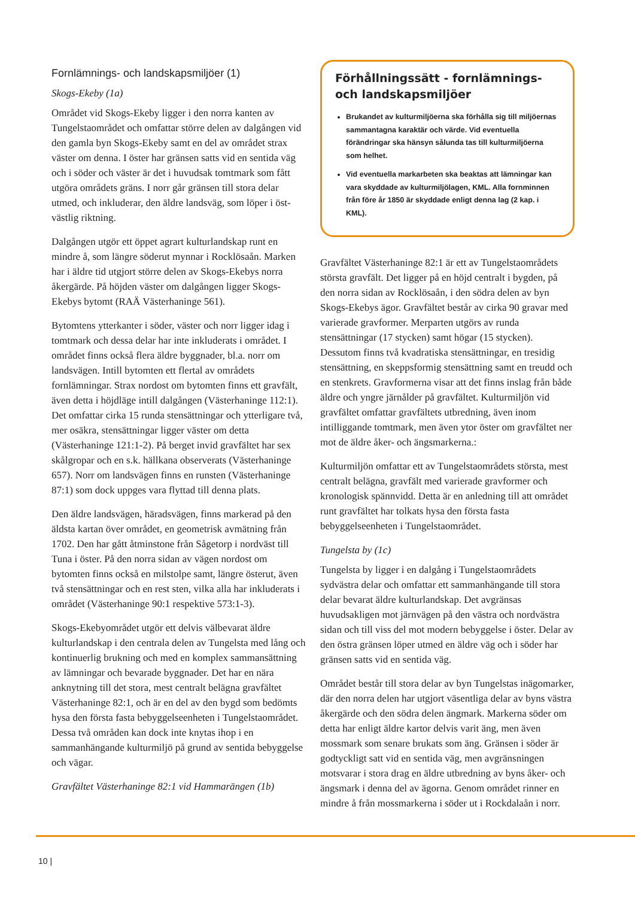Fornlämnings- och landskapsmiljöer (1)
Skogs-Ekeby (1a)
Området vid Skogs-Ekeby ligger i den norra kanten av Tungelstaområdet och omfattar större delen av dalgången vid den gamla byn Skogs-Ekeby samt en del av området strax väster om denna. I öster har gränsen satts vid en sentida väg och i söder och väster är det i huvudsak tomtmark som fått utgöra områdets gräns. I norr går gränsen till stora delar utmed, och inkluderar, den äldre landsväg, som löper i öst-västlig riktning.
Dalgången utgör ett öppet agrart kulturlandskap runt en mindre å, som längre söderut mynnar i Rocklösaån. Marken har i äldre tid utgjort större delen av Skogs-Ekebys norra åkergärde. På höjden väster om dalgången ligger Skogs-Ekebys bytomt (RAÄ Västerhaninge 561).
Bytomtens ytterkanter i söder, väster och norr ligger idag i tomtmark och dessa delar har inte inkluderats i området. I området finns också flera äldre byggnader, bl.a. norr om landsvägen. Intill bytomten ett flertal av områdets fornlämningar. Strax nordost om bytomten finns ett gravfält, även detta i höjdläge intill dalgången (Västerhaninge 112:1). Det omfattar cirka 15 runda stensättningar och ytterligare två, mer osäkra, stensättningar ligger väster om detta (Västerhaninge 121:1-2). På berget invid gravfältet har sex skålgropar och en s.k. hällkana observerats (Västerhaninge 657). Norr om landsvägen finns en runsten (Västerhaninge 87:1) som dock uppges vara flyttad till denna plats.
Den äldre landsvägen, häradsvägen, finns markerad på den äldsta kartan över området, en geometrisk avmätning från 1702. Den har gått åtminstone från Sågetorp i nordväst till Tuna i öster. På den norra sidan av vägen nordost om bytomten finns också en milstolpe samt, längre österut, även två stensättningar och en rest sten, vilka alla har inkluderats i området (Västerhaninge 90:1 respektive 573:1-3).
Skogs-Ekebyområdet utgör ett delvis välbevarat äldre kulturlandskap i den centrala delen av Tungelsta med lång och kontinuerlig brukning och med en komplex sammansättning av lämningar och bevarade byggnader. Det har en nära anknytning till det stora, mest centralt belägna gravfältet Västerhaninge 82:1, och är en del av den bygd som bedömts hysa den första fasta bebyggelseenheten i Tungelstaområdet. Dessa två områden kan dock inte knytas ihop i en sammanhängande kulturmiljö på grund av sentida bebyggelse och vägar.
Gravfältet Västerhaninge 82:1 vid Hammarängen (1b)
Förhållningssätt - fornlämnings- och landskapsmiljöer
Brukandet av kulturmiljöerna ska förhålla sig till miljöernas sammantagna karaktär och värde. Vid eventuella förändringar ska hänsyn sålunda tas till kulturmiljöerna som helhet.
Vid eventuella markarbeten ska beaktas att lämningar kan vara skyddade av kulturmiljölagen, KML. Alla fornminnen från före år 1850 är skyddade enligt denna lag (2 kap. i KML).
Gravfältet Västerhaninge 82:1 är ett av Tungelstaområdets största gravfält. Det ligger på en höjd centralt i bygden, på den norra sidan av Rocklösaån, i den södra delen av byn Skogs-Ekebys ägor. Gravfältet består av cirka 90 gravar med varierade gravformer. Merparten utgörs av runda stensättningar (17 stycken) samt högar (15 stycken). Dessutom finns två kvadratiska stensättningar, en tresidig stensättning, en skeppsformig stensättning samt en treudd och en stenkrets. Gravformerna visar att det finns inslag från både äldre och yngre järnålder på gravfältet. Kulturmiljön vid gravfältet omfattar gravfältets utbredning, även inom intilliggande tomtmark, men även ytor öster om gravfältet ner mot de äldre åker- och ängsmarkerna.:
Kulturmiljön omfattar ett av Tungelstaområdets största, mest centralt belägna, gravfält med varierade gravformer och kronologisk spännvidd. Detta är en anledning till att området runt gravfältet har tolkats hysa den första fasta bebyggelseenheten i Tungelstaområdet.
Tungelsta by (1c)
Tungelsta by ligger i en dalgång i Tungelstaområdets sydvästra delar och omfattar ett sammanhängande till stora delar bevarat äldre kulturlandskap. Det avgränsas huvudsakligen mot järnvägen på den västra och nordvästra sidan och till viss del mot modern bebyggelse i öster. Delar av den östra gränsen löper utmed en äldre väg och i söder har gränsen satts vid en sentida väg.
Området består till stora delar av byn Tungelstas inägomarker, där den norra delen har utgjort väsentliga delar av byns västra åkergärde och den södra delen ängmark. Markerna söder om detta har enligt äldre kartor delvis varit äng, men även mossmark som senare brukats som äng. Gränsen i söder är godtyckligt satt vid en sentida väg, men avgränsningen motsvarar i stora drag en äldre utbredning av byns åker- och ängsmark i denna del av ägorna. Genom området rinner en mindre å från mossmarkerna i söder ut i Rockdalaån i norr.
10 |